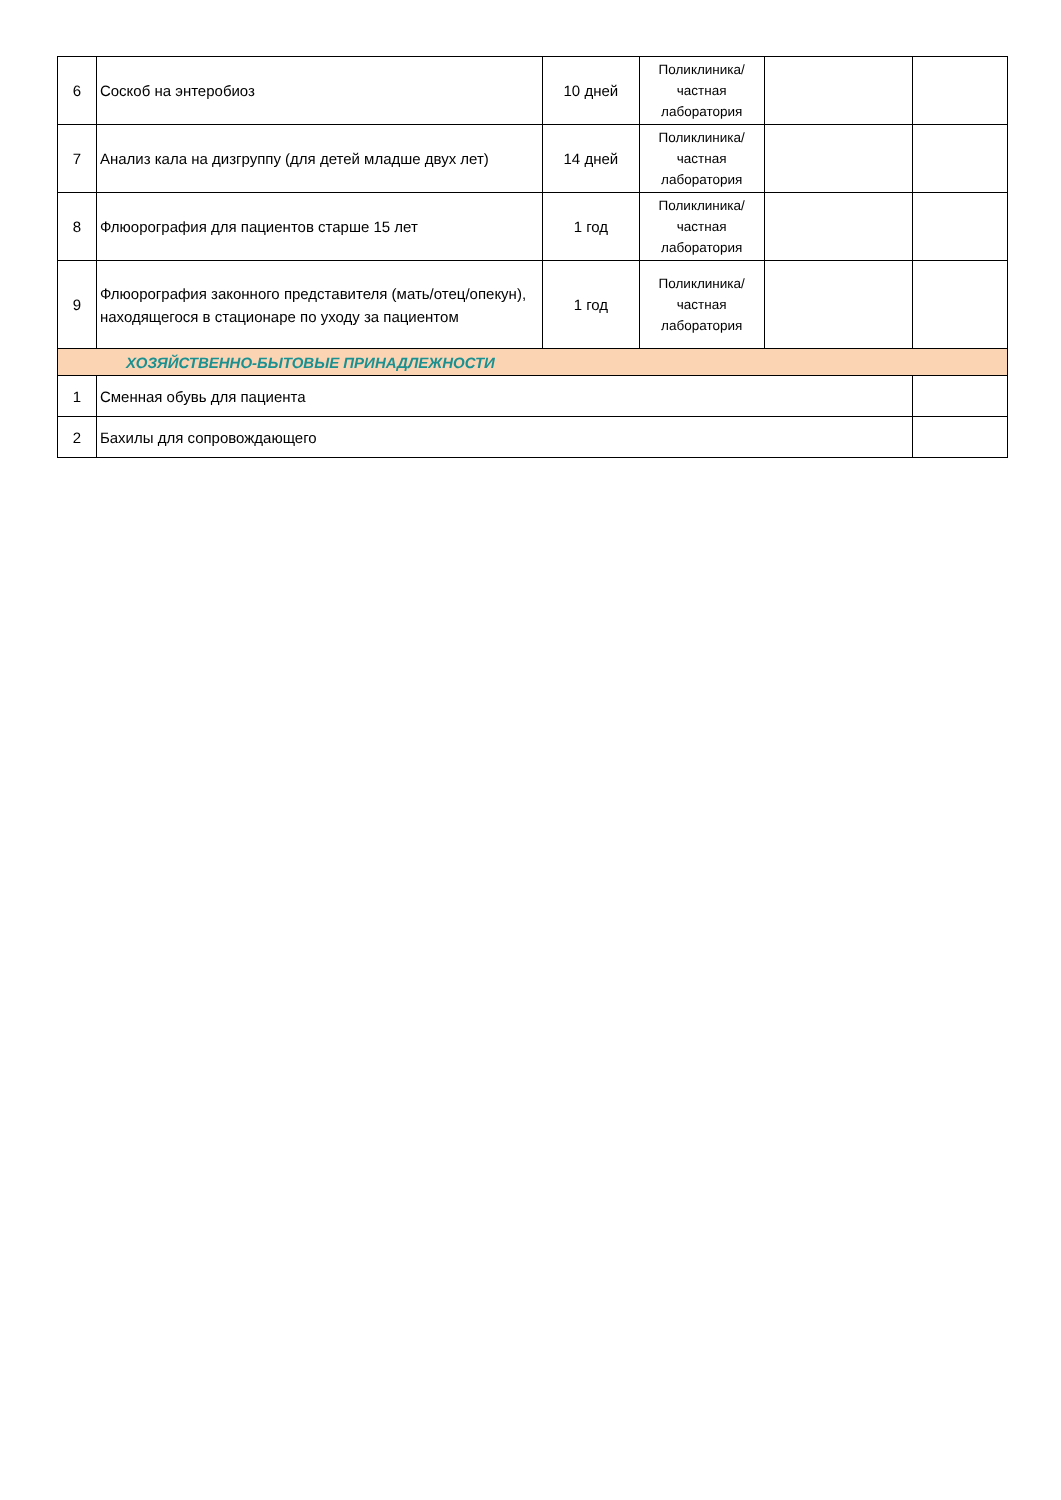| 6 | Соскоб на энтеробиоз | 10 дней | Поликлиника/ частная лаборатория | | |
| 7 | Анализ кала на дизгруппу (для детей младше двух лет) | 14 дней | Поликлиника/ частная лаборатория | | |
| 8 | Флюорография для пациентов старше 15 лет | 1 год | Поликлиника/ частная лаборатория | | |
| 9 | Флюорография законного представителя (мать/отец/опекун), находящегося в стационаре по уходу за пациентом | 1 год | Поликлиника/ частная лаборатория | | |
| ХОЗЯЙСТВЕННО-БЫТОВЫЕ ПРИНАДЛЕЖНОСТИ | | | | | |
| 1 | Сменная обувь для пациента | | | | |
| 2 | Бахилы для сопровождающего | | | | |